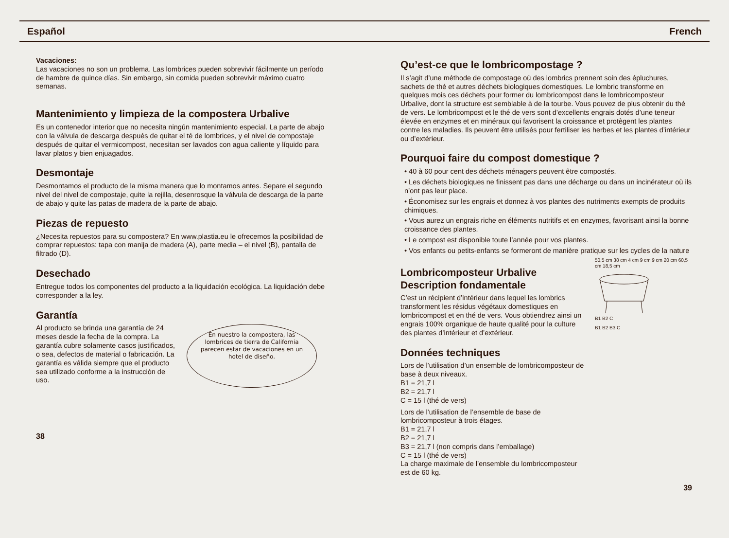Español French
Vacaciones:
Las vacaciones no son un problema. Las lombrices pueden sobrevivir fácilmente un período de hambre de quince días. Sin embargo, sin comida pueden sobrevivir máximo cuatro semanas.
Mantenimiento y limpieza de la compostera Urbalive
Es un contenedor interior que no necesita ningún mantenimiento especial. La parte de abajo con la válvula de descarga después de quitar el té de lombrices, y el nivel de compostaje después de quitar el vermicompost, necesitan ser lavados con agua caliente y líquido para lavar platos y bien enjuagados.
Desmontaje
Desmontamos el producto de la misma manera que lo montamos antes. Separe el segundo nivel del nivel de compostaje, quite la rejilla, desenrosque la válvula de descarga de la parte de abajo y quite las patas de madera de la parte de abajo.
Piezas de repuesto
¿Necesita repuestos para su compostera? En www.plastia.eu le ofrecemos la posibilidad de comprar repuestos: tapa con manija de madera (A), parte media – el nivel (B), pantalla de filtrado (D).
Desechado
Entregue todos los componentes del producto a la liquidación ecológica. La liquidación debe corresponder a la ley.
Garantía
Al producto se brinda una garantía de 24 meses desde la fecha de la compra. La garantía cubre solamente casos justificados, o sea, defectos de material o fabricación. La garantía es válida siempre que el producto sea utilizado conforme a la instrucción de uso.
En nuestro la compostera, las lombrices de tierra de California parecen estar de vacaciones en un hotel de diseño.
38
Qu’est-ce que le lombricompostage ?
Il s’agit d’une méthode de compostage où des lombrics prennent soin des épluchures, sachets de thé et autres déchets biologiques domestiques. Le lombric transforme en quelques mois ces déchets pour former du lombricompost dans le lombricomposteur Urbalive, dont la structure est semblable à de la tourbe. Vous pouvez de plus obtenir du thé de vers. Le lombricompost et le thé de vers sont d’excellents engrais dotés d’une teneur élevée en enzymes et en minéraux qui favorisent la croissance et protègent les plantes contre les maladies. Ils peuvent être utilisés pour fertiliser les herbes et les plantes d’intérieur ou d’extérieur.
Pourquoi faire du compost domestique ?
• 40 à 60 pour cent des déchets ménagers peuvent être compostés.
• Les déchets biologiques ne finissent pas dans une décharge ou dans un incinérateur où ils n’ont pas leur place.
• Économisez sur les engrais et donnez à vos plantes des nutriments exempts de produits chimiques.
• Vous aurez un engrais riche en éléments nutritifs et en enzymes, favorisant ainsi la bonne croissance des plantes.
• Le compost est disponible toute l’année pour vos plantes.
• Vos enfants ou petits-enfants se formeront de manière pratique sur les cycles de la nature
Lombricomposteur Urbalive
Description fondamentale
C’est un récipient d’intérieur dans lequel les lombrics transforment les résidus végétaux domestiques en lombricompost et en thé de vers. Vous obtiendrez ainsi un engrais 100% organique de haute qualité pour la culture des plantes d’intérieur et d’extérieur.
Données techniques
Lors de l’utilisation d’un ensemble de lombricomposteur de base à deux niveaux.
B1 = 21,7 l
B2 = 21,7 l
C = 15 l (thé de vers)
Lors de l’utilisation de l’ensemble de base de lombricomposteur à trois étages.
B1 = 21,7 l
B2 = 21,7 l
B3 = 21,7 l (non compris dans l’emballage)
C = 15 l (thé de vers)
La charge maximale de l’ensemble du lombricomposteur est de 60 kg.
50,5 cm 38 cm 4 cm 9 cm 9 cm 20 cm 60,5 cm 18,5 cm
B1 B2 C
B1 B2 B3 C
39